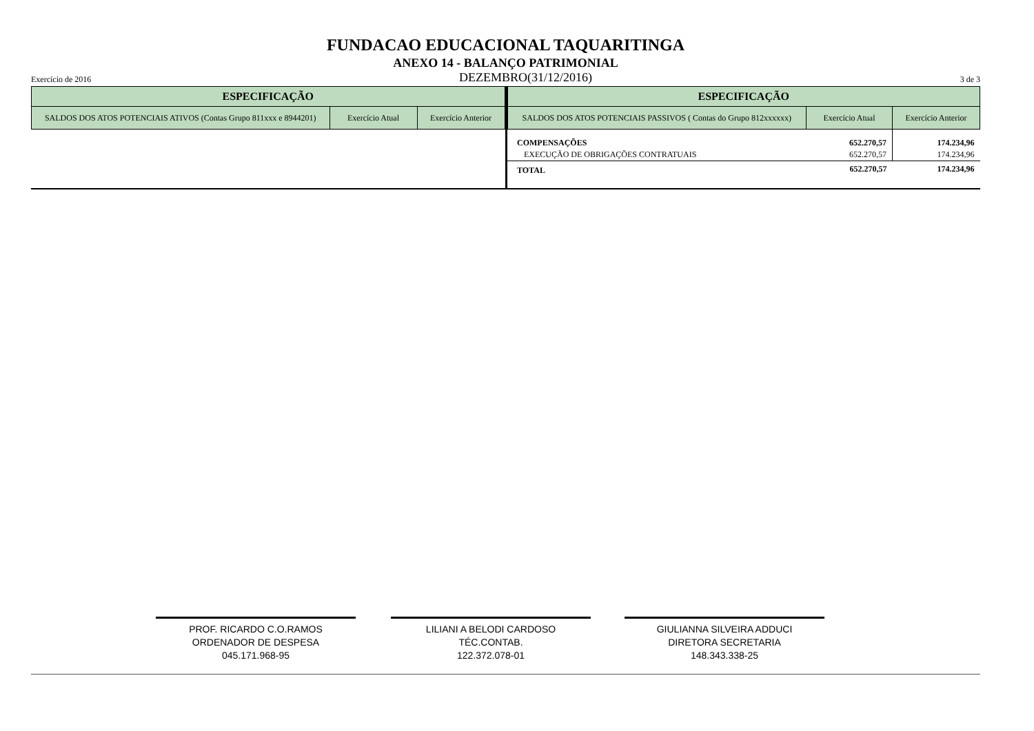FUNDACAO EDUCACIONAL TAQUARITINGA
ANEXO 14 - BALANÇO PATRIMONIAL
Exercício de 2016 DEZEMBRO(31/12/2016) 3 de 3
| ESPECIFICAÇÃO | | |
| --- | --- | --- |
| SALDOS DOS ATOS POTENCIAIS ATIVOS (Contas Grupo 811xxx e 8944201) | Exercício Atual | Exercício Anterior |
| ESPECIFICAÇÃO | | |
| --- | --- | --- |
| SALDOS DOS ATOS POTENCIAIS PASSIVOS ( Contas do Grupo 812xxxxxx) | Exercício Atual | Exercício Anterior |
| COMPENSAÇÕES | 652.270,57 | 174.234,96 |
| EXECUÇÃO DE OBRIGAÇÕES CONTRATUAIS | 652.270,57 | 174.234,96 |
| TOTAL | 652.270,57 | 174.234,96 |
PROF. RICARDO C.O.RAMOS
ORDENADOR DE DESPESA
045.171.968-95
LILIANI A BELODI CARDOSO
TÉC.CONTAB.
122.372.078-01
GIULIANNA SILVEIRA ADDUCI
DIRETORA SECRETARIA
148.343.338-25